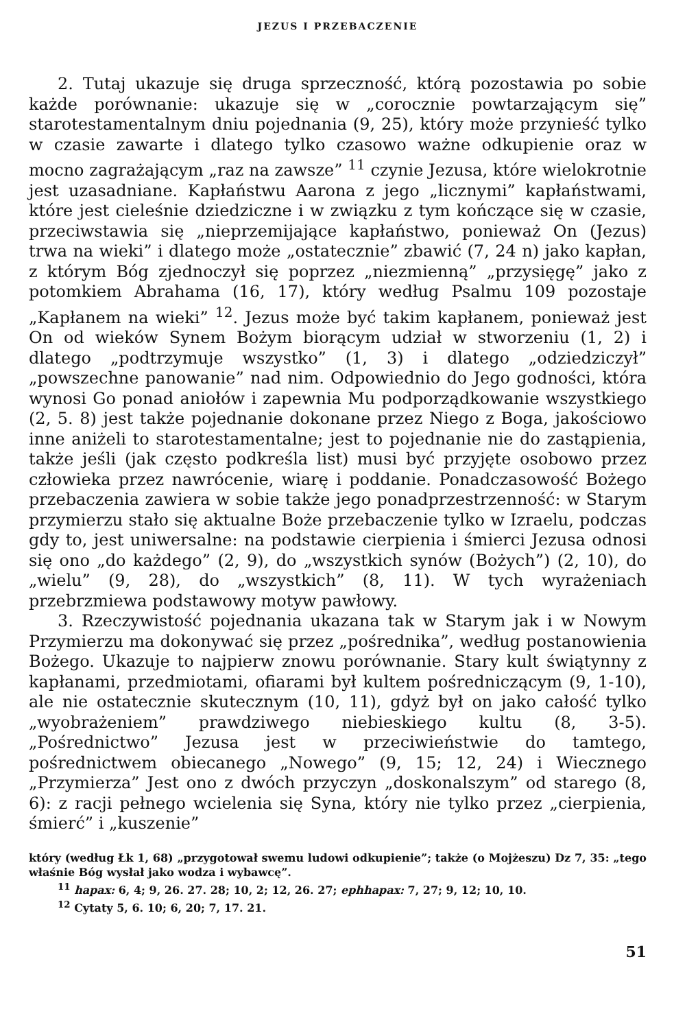JEZUS I PRZEBACZENIE
2. Tutaj ukazuje się druga sprzeczność, którą pozostawia po sobie każde porównanie: ukazuje się w „corocznie powtarzającym się” starotestamentalnym dniu pojednania (9, 25), który może przynieść tylko w czasie zawarte i dlatego tylko czasowo ważne odkupienie oraz w mocno zagrażającym „raz na zawsze” <sup>11</sup> czynie Jezusa, które wielokrotnie jest uzasadniane. Kapłaństwu Aarona z jego „licznymi” kapłaństwami, które jest cieleśnie dziedziczne i w związku z tym kończące się w czasie, przeciwstawia się „nieprzemijające kapłaństwo, ponieważ On (Jezus) trwa na wieki” i dlatego może „ostatecznie” zbawić (7, 24 n) jako kapłan, z którym Bóg zjednoczył się poprzez „niezmienną” „przysięgę” jako z potomkiem Abrahama (16, 17), który według Psalmu 109 pozostaje „Kapłanem na wieki” <sup>12</sup>. Jezus może być takim kapłanem, ponieważ jest On od wieków Synem Bożym biorącym udział w stworzeniu (1, 2) i dlatego „podtrzymuje wszystko” (1, 3) i dlatego „odziedziczył” „powszechne panowanie” nad nim. Odpowiednio do Jego godności, która wynosi Go ponad aniołów i zapewnia Mu podporządkowanie wszystkiego (2, 5. 8) jest także pojednanie dokonane przez Niego z Boga, jakościowo inne aniżeli to starotestamentalne; jest to pojednanie nie do zastąpienia, także jeśli (jak często podkreśla list) musi być przyjęte osobowo przez człowieka przez nawrócenie, wiarę i poddanie. Ponadczasowość Bożego przebaczenia zawiera w sobie także jego ponadprzestrzenność: w Starym przymierzu stało się aktualne Boże przebaczenie tylko w Izraelu, podczas gdy to, jest uniwersalne: na podstawie cierpienia i śmierci Jezusa odnosi się ono „do każdego” (2, 9), do „wszystkich synów (Bożych”) (2, 10), do „wielu” (9, 28), do „wszystkich” (8, 11). W tych wyrażeniach przebrzmiewa podstawowy motyw pawłowy.
3. Rzeczywistość pojednania ukazana tak w Starym jak i w Nowym Przymierzu ma dokonywać się przez „pośrednika”, według postanowienia Bożego. Ukazuje to najpierw znowu porównanie. Stary kult świątynny z kapłanami, przedmiotami, ofiarami był kultem pośredniczącym (9, 1-10), ale nie ostatecznie skutecznym (10, 11), gdyż był on jako całość tylko „wyobrażeniem” prawdziwego niebieskiego kultu (8, 3-5). „Pośrednictwo” Jezusa jest w przeciwieństwie do tamtego, pośrednictwem obiecanego „Nowego” (9, 15; 12, 24) i Wiecznego „Przymierza” Jest ono z dwóch przyczyn „doskonalszym” od starego (8, 6): z racji pełnego wcielenia się Syna, który nie tylko przez „cierpienia, śmierć” i „kuszenie”
który (według Łk 1, 68) „przygotował swemu ludowi odkupienie”; także (o Mojżeszu) Dz 7, 35: „tego właśnie Bóg wysłał jako wodza i wybawcę”.
<sup>11</sup> hapax: 6, 4; 9, 26. 27. 28; 10, 2; 12, 26. 27; ephhapax: 7, 27; 9, 12; 10, 10.
<sup>12</sup> Cytaty 5, 6. 10; 6, 20; 7, 17. 21.
51